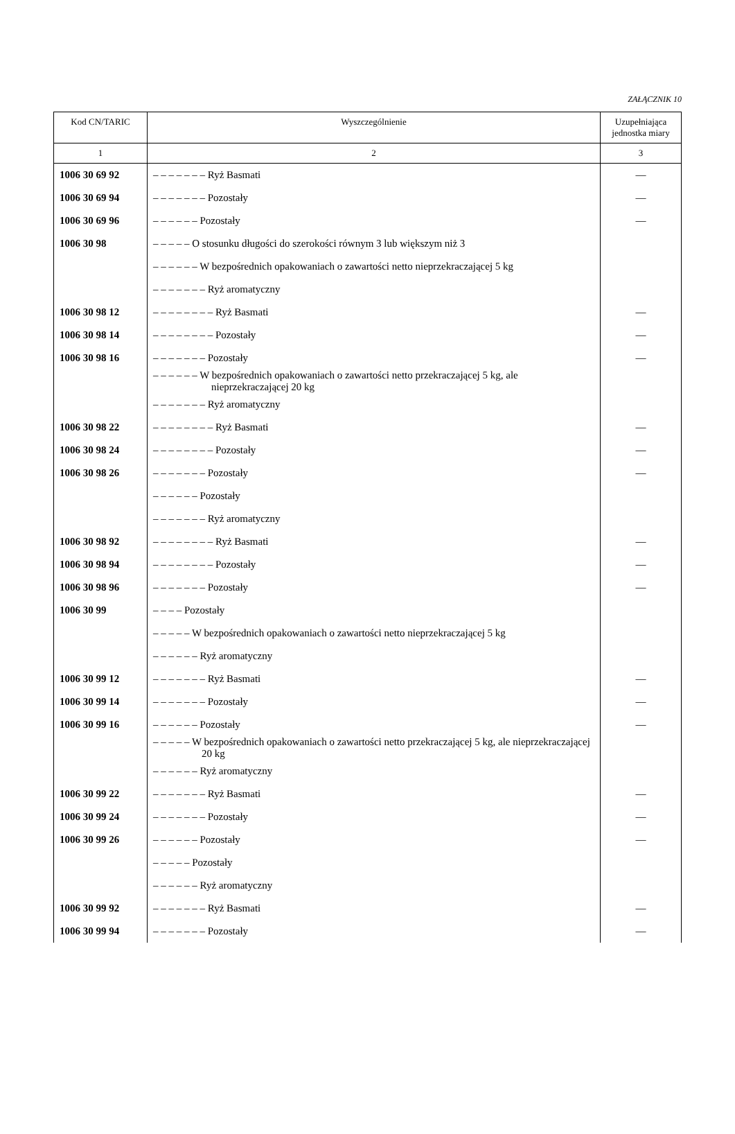ZAŁĄCZNIK 10
| Kod CN/TARIC | Wyszczególnienie | Uzupełniająca jednostka miary |
| --- | --- | --- |
| 1 | 2 | 3 |
| 1006 30 69 92 | – – – – – – – Ryż Basmati | — |
| 1006 30 69 94 | – – – – – – – Pozostały | — |
| 1006 30 69 96 | – – – – – – Pozostały | — |
| 1006 30 98 | – – – – – O stosunku długości do szerokości równym 3 lub większym niż 3 | |
| | – – – – – – W bezpośrednich opakowaniach o zawartości netto nieprzekraczającej 5 kg | |
| | – – – – – – – Ryż aromatyczny | |
| 1006 30 98 12 | – – – – – – – – Ryż Basmati | — |
| 1006 30 98 14 | – – – – – – – – Pozostały | — |
| 1006 30 98 16 | – – – – – – – Pozostały | — |
| | – – – – – – W bezpośrednich opakowaniach o zawartości netto przekraczającej 5 kg, ale nieprzekraczającej 20 kg | |
| | – – – – – – – Ryż aromatyczny | |
| 1006 30 98 22 | – – – – – – – – Ryż Basmati | — |
| 1006 30 98 24 | – – – – – – – – Pozostały | — |
| 1006 30 98 26 | – – – – – – – Pozostały | — |
| | – – – – – – Pozostały | |
| | – – – – – – – Ryż aromatyczny | |
| 1006 30 98 92 | – – – – – – – – Ryż Basmati | — |
| 1006 30 98 94 | – – – – – – – – Pozostały | — |
| 1006 30 98 96 | – – – – – – – Pozostały | — |
| 1006 30 99 | – – – – Pozostały | |
| | – – – – – W bezpośrednich opakowaniach o zawartości netto nieprzekraczającej 5 kg | |
| | – – – – – – Ryż aromatyczny | |
| 1006 30 99 12 | – – – – – – – Ryż Basmati | — |
| 1006 30 99 14 | – – – – – – – Pozostały | — |
| 1006 30 99 16 | – – – – – – Pozostały | — |
| | – – – – – W bezpośrednich opakowaniach o zawartości netto przekraczającej 5 kg, ale nieprzekraczającej 20 kg | |
| | – – – – – – Ryż aromatyczny | |
| 1006 30 99 22 | – – – – – – – Ryż Basmati | — |
| 1006 30 99 24 | – – – – – – – Pozostały | — |
| 1006 30 99 26 | – – – – – – Pozostały | — |
| | – – – – – Pozostały | |
| | – – – – – – Ryż aromatyczny | |
| 1006 30 99 92 | – – – – – – – Ryż Basmati | — |
| 1006 30 99 94 | – – – – – – – Pozostały | — |